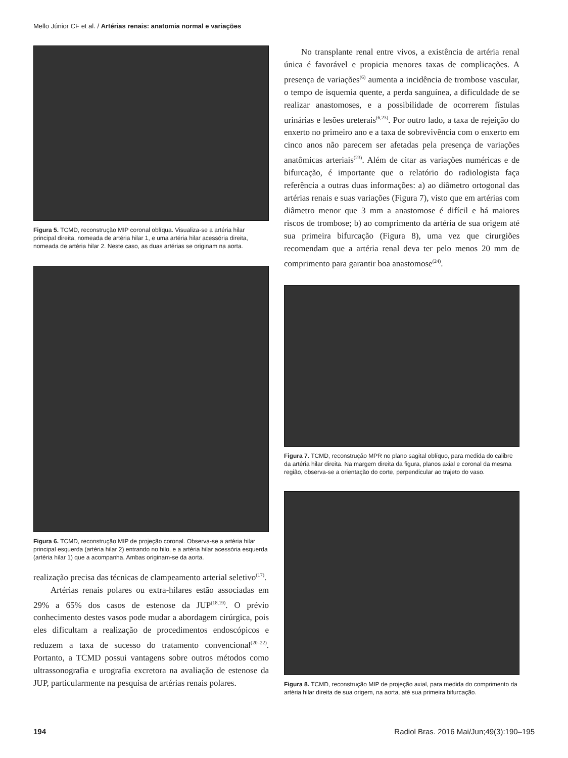Mello Júnior CF et al. / Artérias renais: anatomia normal e variações
Figura 5. TCMD, reconstrução MIP coronal oblíqua. Visualiza-se a artéria hilar principal direita, nomeada de artéria hilar 1, e uma artéria hilar acessória direita, nomeada de artéria hilar 2. Neste caso, as duas artérias se originam na aorta.
Figura 6. TCMD, reconstrução MIP de projeção coronal. Observa-se a artéria hilar principal esquerda (artéria hilar 2) entrando no hilo, e a artéria hilar acessória esquerda (artéria hilar 1) que a acompanha. Ambas originam-se da aorta.
realização precisa das técnicas de clampeamento arterial seletivo<sup>(17)</sup>.
Artérias renais polares ou extra-hilares estão associadas em 29% a 65% dos casos de estenose da JUP<sup>(18,19)</sup>. O prévio conhecimento destes vasos pode mudar a abordagem cirúrgica, pois eles dificultam a realização de procedimentos endoscópicos e reduzem a taxa de sucesso do tratamento convencional<sup>(20–22)</sup>. Portanto, a TCMD possui vantagens sobre outros métodos como ultrassonografia e urografia excretora na avaliação de estenose da JUP, particularmente na pesquisa de artérias renais polares.
No transplante renal entre vivos, a existência de artéria renal única é favorável e propicia menores taxas de complicações. A presença de variações<sup>(6)</sup> aumenta a incidência de trombose vascular, o tempo de isquemia quente, a perda sanguínea, a dificuldade de se realizar anastomoses, e a possibilidade de ocorrerem fístulas urinárias e lesões ureterais<sup>(6,23)</sup>. Por outro lado, a taxa de rejeição do enxerto no primeiro ano e a taxa de sobrevivência com o enxerto em cinco anos não parecem ser afetadas pela presença de variações anatômicas arteriais<sup>(23)</sup>. Além de citar as variações numéricas e de bifurcação, é importante que o relatório do radiologista faça referência a outras duas informações: a) ao diâmetro ortogonal das artérias renais e suas variações (Figura 7), visto que em artérias com diâmetro menor que 3 mm a anastomose é difícil e há maiores riscos de trombose; b) ao comprimento da artéria de sua origem até sua primeira bifurcação (Figura 8), uma vez que cirurgiões recomendam que a artéria renal deva ter pelo menos 20 mm de comprimento para garantir boa anastomose<sup>(24)</sup>.
Figura 7. TCMD, reconstrução MPR no plano sagital oblíquo, para medida do calibre da artéria hilar direita. Na margem direita da figura, planos axial e coronal da mesma região, observa-se a orientação do corte, perpendicular ao trajeto do vaso.
Figura 8. TCMD, reconstrução MIP de projeção axial, para medida do comprimento da artéria hilar direita de sua origem, na aorta, até sua primeira bifurcação.
194 Radiol Bras. 2016 Mai/Jun;49(3):190–195